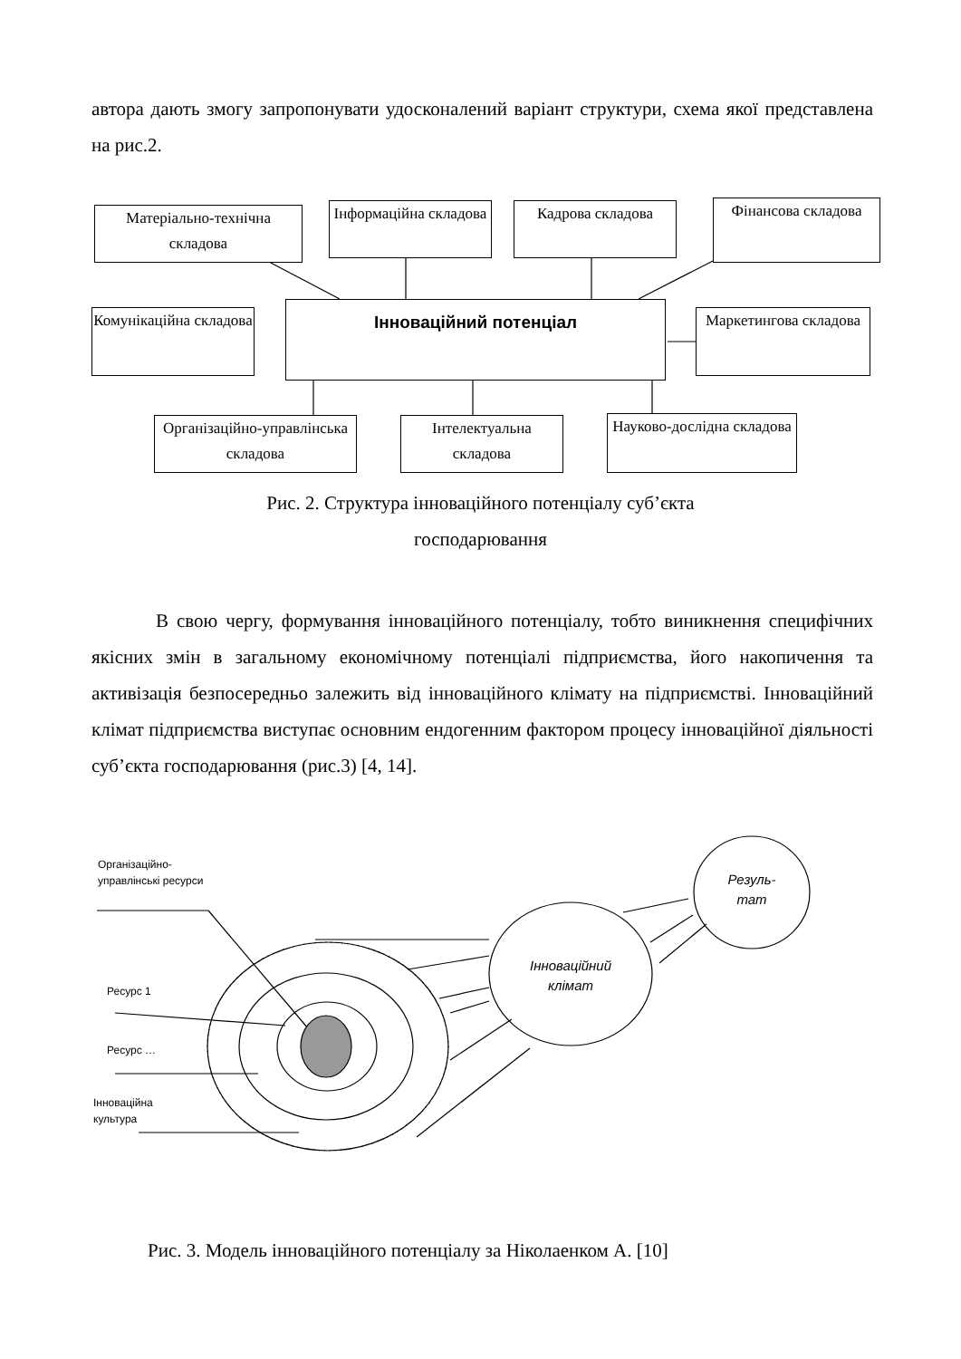автора дають змогу запропонувати удосконалений варіант структури, схема якої представлена на рис.2.
Матеріально-технічна складова
Інформаційна складова
Кадрова складова
Фінансова складова
Комунікаційна складова
Інноваційний потенціал
Маркетингова складова
Організаційно-управлінська складова
Інтелектуальна складова
Науково-дослідна складова
Рис. 2. Структура інноваційного потенціалу суб’єкта
господарювання
В свою чергу, формування інноваційного потенціалу, тобто виникнення специфічних якісних змін в загальному економічному потенціалі підприємства, його накопичення та активізація безпосередньо залежить від інноваційного клімату на підприємстві. Інноваційний клімат підприємства виступає основним ендогенним фактором процесу інноваційної діяльності суб’єкта господарювання (рис.3) [4, 14].
Організаційно-
управлінські ресурси
Ресурс 1
Ресурс …
Інноваційна
культура
Інноваційний клімат
Резуль-
тат
Рис. 3. Модель інноваційного потенціалу за Ніколаенком А. [10]